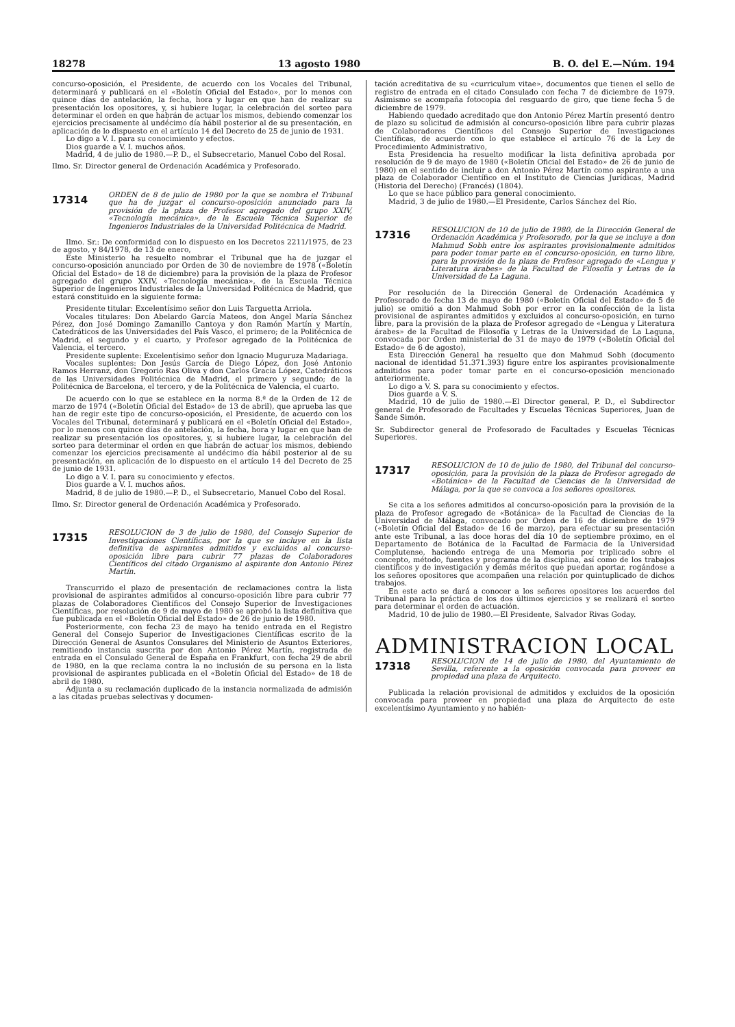18278 13 agosto 1980 B. O. del E.—Núm. 194
concurso-oposición, el Presidente, de acuerdo con los Vocales del Tribunal, determinará y publicará en el «Boletín Oficial del Estado», por lo menos con quince días de antelación, la fecha, hora y lugar en que han de realizar su presentación los opositores, y, si hubiere lugar, la celebración del sorteo para determinar el orden en que habrán de actuar los mismos, debiendo comenzar los ejercicios precisamente al undécimo día hábil posterior al de su presentación, en aplicación de lo dispuesto en el artículo 14 del Decreto de 25 de junio de 1931.
Lo digo a V. I. para su conocimiento y efectos.
Dios guarde a V. I. muchos años.
Madrid, 4 de julio de 1980.—P. D., el Subsecretario, Manuel Cobo del Rosal.
Ilmo. Sr. Director general de Ordenación Académica y Profesorado.
17314
ORDEN de 8 de julio de 1980 por la que se nombra el Tribunal que ha de juzgar el concurso-oposición anunciado para la provisión de la plaza de Profesor agregado del grupo XXIV, «Tecnología mecánica», de la Escuela Técnica Superior de Ingenieros Industriales de la Universidad Politécnica de Madrid.
Ilmo. Sr.: De conformidad con lo dispuesto en los Decretos 2211/1975, de 23 de agosto, y 84/1978, de 13 de enero,
Este Ministerio ha resuelto nombrar el Tribunal que ha de juzgar el concurso-oposición anunciado por Orden de 30 de noviembre de 1978 («Boletín Oficial del Estado» de 18 de diciembre) para la provisión de la plaza de Profesor agregado del grupo XXIV, «Tecnología mecánica», de la Escuela Técnica Superior de Ingenieros Industriales de la Universidad Politécnica de Madrid, que estará constituido en la siguiente forma:
Presidente titular: Excelentísimo señor don Luis Targuetta Arriola.
Vocales titulares: Don Abelardo García Mateos, don Angel María Sánchez Pérez, don José Domingo Zamanillo Cantoya y don Ramón Martín y Martín, Catedráticos de las Universidades del País Vasco, el primero; de la Politécnica de Madrid, el segundo y el cuarto, y Profesor agregado de la Politécnica de Valencia, el tercero.
Presidente suplente: Excelentísimo señor don Ignacio Muguruza Madariaga.
Vocales suplentes: Don Jesús García de Diego López, don José Antonio Ramos Herranz, don Gregorio Ras Oliva y don Carlos Gracia López, Catedráticos de las Universidades Politécnica de Madrid, el primero y segundo; de la Politécnica de Barcelona, el tercero, y de la Politécnica de Valencia, el cuarto.
De acuerdo con lo que se establece en la norma 8.ª de la Orden de 12 de marzo de 1974 («Boletín Oficial del Estado» de 13 de abril), que aprueba las que han de regir este tipo de concurso-oposición, el Presidente, de acuerdo con los Vocales del Tribunal, determinará y publicará en el «Boletín Oficial del Estado», por lo menos con quince días de antelación, la fecha, hora y lugar en que han de realizar su presentación los opositores, y, si hubiere lugar, la celebración del sorteo para determinar el orden en que habrán de actuar los mismos, debiendo comenzar los ejercicios precisamente al undécimo día hábil posterior al de su presentación, en aplicación de lo dispuesto en el artículo 14 del Decreto de 25 de junio de 1931.
Lo digo a V. I. para su conocimiento y efectos.
Dios guarde a V. I. muchos años.
Madrid, 8 de julio de 1980.—P. D., el Subsecretario, Manuel Cobo del Rosal.
Ilmo. Sr. Director general de Ordenación Académica y Profesorado.
17315
RESOLUCION de 3 de julio de 1980, del Consejo Superior de Investigaciones Científicas, por la que se incluye en la lista definitiva de aspirantes admitidos y excluidos al concurso-oposición libre para cubrir 77 plazas de Colaboradores Científicos del citado Organismo al aspirante don Antonio Pérez Martín.
Transcurrido el plazo de presentación de reclamaciones contra la lista provisional de aspirantes admitidos al concurso-oposición libre para cubrir 77 plazas de Colaboradores Científicos del Consejo Superior de Investigaciones Científicas, por resolución de 9 de mayo de 1980 se aprobó la lista definitiva que fue publicada en el «Boletín Oficial del Estado» de 26 de junio de 1980.
Posteriormente, con fecha 23 de mayo ha tenido entrada en el Registro General del Consejo Superior de Investigaciones Científicas escrito de la Dirección General de Asuntos Consulares del Ministerio de Asuntos Exteriores, remitiendo instancia suscrita por don Antonio Pérez Martín, registrada de entrada en el Consulado General de España en Frankfurt, con fecha 29 de abril de 1980, en la que reclama contra la no inclusión de su persona en la lista provisional de aspirantes publicada en el «Boletín Oficial del Estado» de 18 de abril de 1980.
Adjunta a su reclamación duplicado de la instancia normalizada de admisión a las citadas pruebas selectivas y documen-
tación acreditativa de su «curriculum vitae», documentos que tienen el sello de registro de entrada en el citado Consulado con fecha 7 de diciembre de 1979. Asimismo se acompaña fotocopia del resguardo de giro, que tiene fecha 5 de diciembre de 1979.
Habiendo quedado acreditado que don Antonio Pérez Martín presentó dentro de plazo su solicitud de admisión al concurso-oposición libre para cubrir plazas de Colaboradores Científicos del Consejo Superior de Investigaciones Científicas, de acuerdo con lo que establece el artículo 76 de la Ley de Procedimiento Administrativo,
Esta Presidencia ha resuelto modificar la lista definitiva aprobada por resolución de 9 de mayo de 1980 («Boletín Oficial del Estado» de 26 de junio de 1980) en el sentido de incluir a don Antonio Pérez Martín como aspirante a una plaza de Colaborador Científico en el Instituto de Ciencias Jurídicas, Madrid (Historia del Derecho) (Francés) (1804).
Lo que se hace público para general conocimiento.
Madrid, 3 de julio de 1980.—El Presidente, Carlos Sánchez del Río.
17316
RESOLUCION de 10 de julio de 1980, de la Dirección General de Ordenación Académica y Profesorado, por la que se incluye a don Mahmud Sobh entre los aspirantes provisionalmente admitidos para poder tomar parte en el concurso-oposición, en turno libre, para la provisión de la plaza de Profesor agregado de «Lengua y Literatura árabes» de la Facultad de Filosofía y Letras de la Universidad de La Laguna.
Por resolución de la Dirección General de Ordenación Académica y Profesorado de fecha 13 de mayo de 1980 («Boletín Oficial del Estado» de 5 de julio) se omitió a don Mahmud Sobh por error en la confección de la lista provisional de aspirantes admitidos y excluidos al concurso-oposición, en turno libre, para la provisión de la plaza de Profesor agregado de «Lengua y Literatura árabes» de la Facultad de Filosofía y Letras de la Universidad de La Laguna, convocada por Orden ministerial de 31 de mayo de 1979 («Boletín Oficial del Estado» de 6 de agosto),
Esta Dirección General ha resuelto que don Mahmud Sobh (documento nacional de identidad 51.371.393) figure entre los aspirantes provisionalmente admitidos para poder tomar parte en el concurso-oposición mencionado anteriormente.
Lo digo a V. S. para su conocimiento y efectos.
Dios guarde a V. S.
Madrid, 10 de julio de 1980.—El Director general, P. D., el Subdirector general de Profesorado de Facultades y Escuelas Técnicas Superiores, Juan de Sande Simón.
Sr. Subdirector general de Profesorado de Facultades y Escuelas Técnicas Superiores.
17317
RESOLUCION de 10 de julio de 1980, del Tribunal del concurso-oposición, para la provisión de la plaza de Profesor agregado de «Botánica» de la Facultad de Ciencias de la Universidad de Málaga, por la que se convoca a los señores opositores.
Se cita a los señores admitidos al concurso-oposición para la provisión de la plaza de Profesor agregado de «Botánica» de la Facultad de Ciencias de la Universidad de Málaga, convocado por Orden de 16 de diciembre de 1979 («Boletín Oficial del Estado» de 16 de marzo), para efectuar su presentación ante este Tribunal, a las doce horas del día 10 de septiembre próximo, en el Departamento de Botánica de la Facultad de Farmacia de la Universidad Complutense, haciendo entrega de una Memoria por triplicado sobre el concepto, método, fuentes y programa de la disciplina, así como de los trabajos científicos y de investigación y demás méritos que puedan aportar, rogándose a los señores opositores que acompañen una relación por quintuplicado de dichos trabajos.
En este acto se dará a conocer a los señores opositores los acuerdos del Tribunal para la práctica de los dos últimos ejercicios y se realizará el sorteo para determinar el orden de actuación.
Madrid, 10 de julio de 1980.—El Presidente, Salvador Rivas Goday.
ADMINISTRACION LOCAL
17318
RESOLUCION de 14 de julio de 1980, del Ayuntamiento de Sevilla, referente a la oposición convocada para proveer en propiedad una plaza de Arquitecto.
Publicada la relación provisional de admitidos y excluidos de la oposición convocada para proveer en propiedad una plaza de Arquitecto de este excelentísimo Ayuntamiento y no habién-